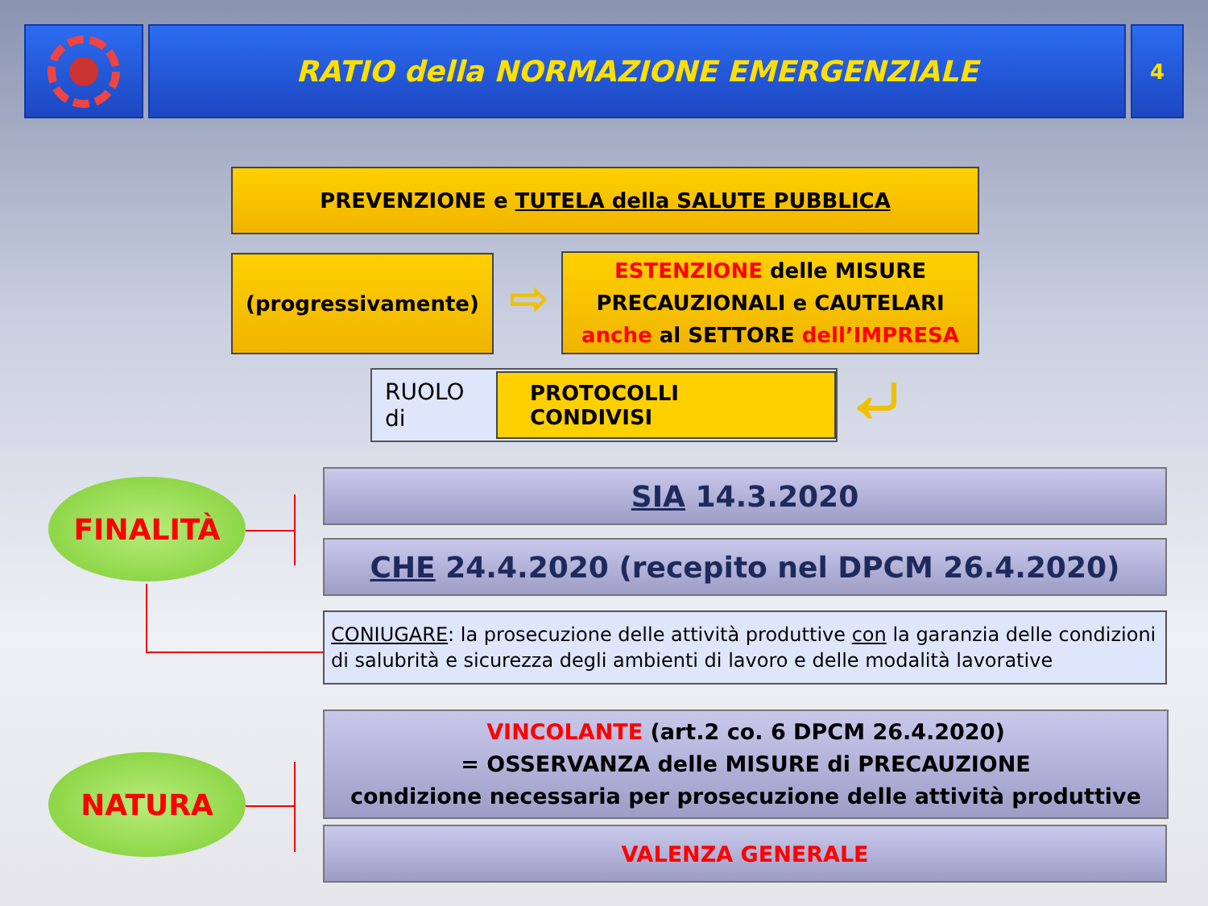RATIO della NORMAZIONE EMERGENZIALE
4
PREVENZIONE e TUTELA della SALUTE PUBBLICA
(progressivamente)
⇨
ESTENZIONE delle MISURE
PRECAUZIONALI e CAUTELARI
anche al SETTORE dell’IMPRESA
RUOLO di
PROTOCOLLI CONDIVISI
⤶
FINALITÀ
NATURA
SIA 14.3.2020
CHE 24.4.2020 (recepito nel DPCM 26.4.2020)
CONIUGARE: la prosecuzione delle attività produttive con la garanzia delle condizioni di salubrità e sicurezza degli ambienti di lavoro e delle modalità lavorative
VINCOLANTE (art.2 co. 6 DPCM 26.4.2020)
= OSSERVANZA delle MISURE di PRECAUZIONE
condizione necessaria per prosecuzione delle attività produttive
VALENZA GENERALE